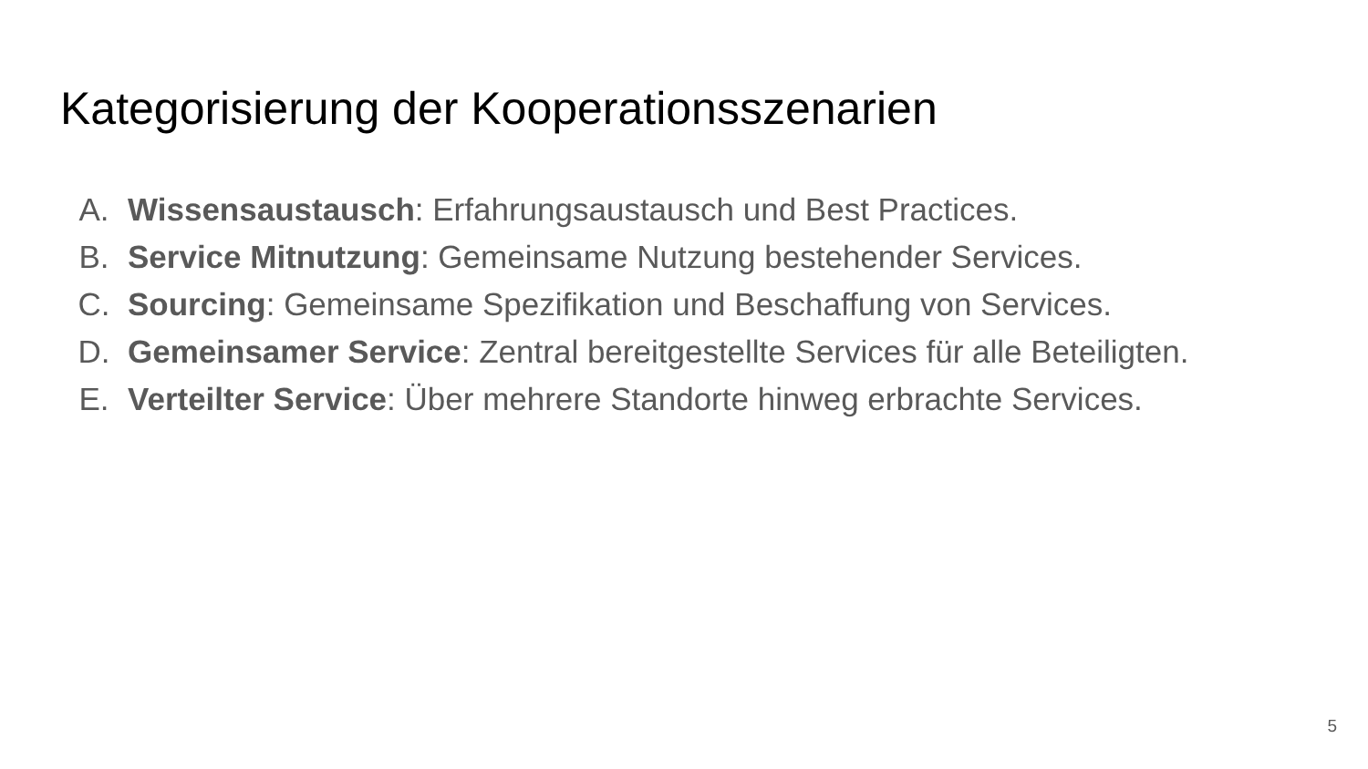Kategorisierung der Kooperationsszenarien
A. Wissensaustausch: Erfahrungsaustausch und Best Practices.
B. Service Mitnutzung: Gemeinsame Nutzung bestehender Services.
C. Sourcing: Gemeinsame Spezifikation und Beschaffung von Services.
D. Gemeinsamer Service: Zentral bereitgestellte Services für alle Beteiligten.
E. Verteilter Service: Über mehrere Standorte hinweg erbrachte Services.
5